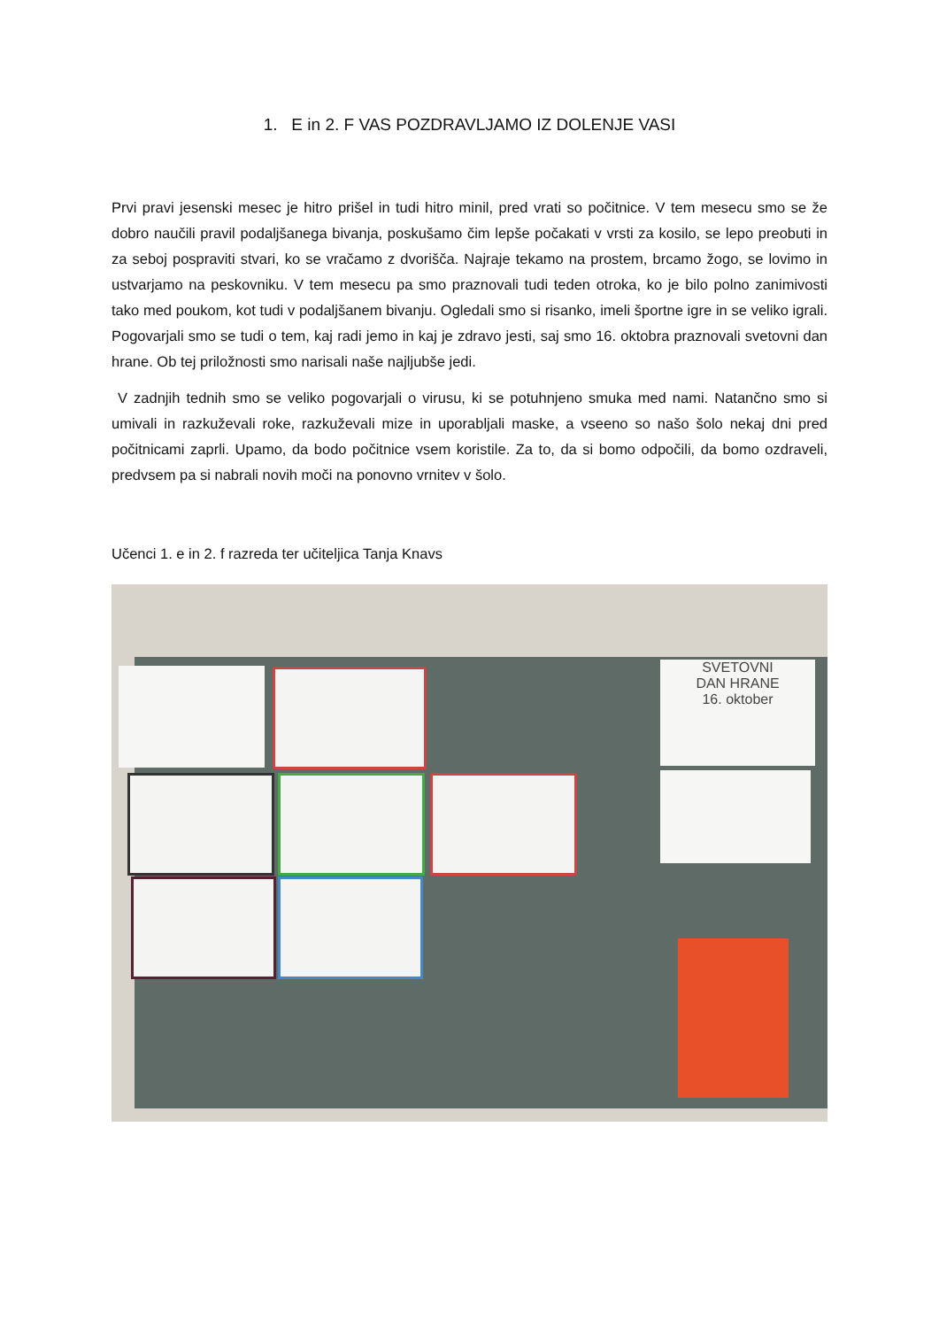1. E in 2. F VAS POZDRAVLJAMO IZ DOLENJE VASI
Prvi pravi jesenski mesec je hitro prišel in tudi hitro minil, pred vrati so počitnice. V tem mesecu smo se že dobro naučili pravil podaljšanega bivanja, poskušamo čim lepše počakati v vrsti za kosilo, se lepo preobuti in za seboj pospraviti stvari, ko se vračamo z dvorišča. Najraje tekamo na prostem, brcamo žogo, se lovimo in ustvarjamo na peskovniku. V tem mesecu pa smo praznovali tudi teden otroka, ko je bilo polno zanimivosti tako med poukom, kot tudi v podaljšanem bivanju. Ogledali smo si risanko, imeli športne igre in se veliko igrali. Pogovarjali smo se tudi o tem, kaj radi jemo in kaj je zdravo jesti, saj smo 16. oktobra praznovali svetovni dan hrane. Ob tej priložnosti smo narisali naše najljubše jedi.
V zadnjih tednih smo se veliko pogovarjali o virusu, ki se potuhnjeno smuka med nami. Natančno smo si umivali in razkuževali roke, razkuževali mize in uporabljali maske, a vseeno so našo šolo nekaj dni pred počitnicami zaprli. Upamo, da bodo počitnice vsem koristile. Za to, da si bomo odpočili, da bomo ozdraveli, predvsem pa si nabrali novih moči na ponovno vrnitev v šolo.
Učenci 1. e in 2. f razreda ter učiteljica Tanja Knavs
SVETOVNI
DAN HRANE
16. oktober